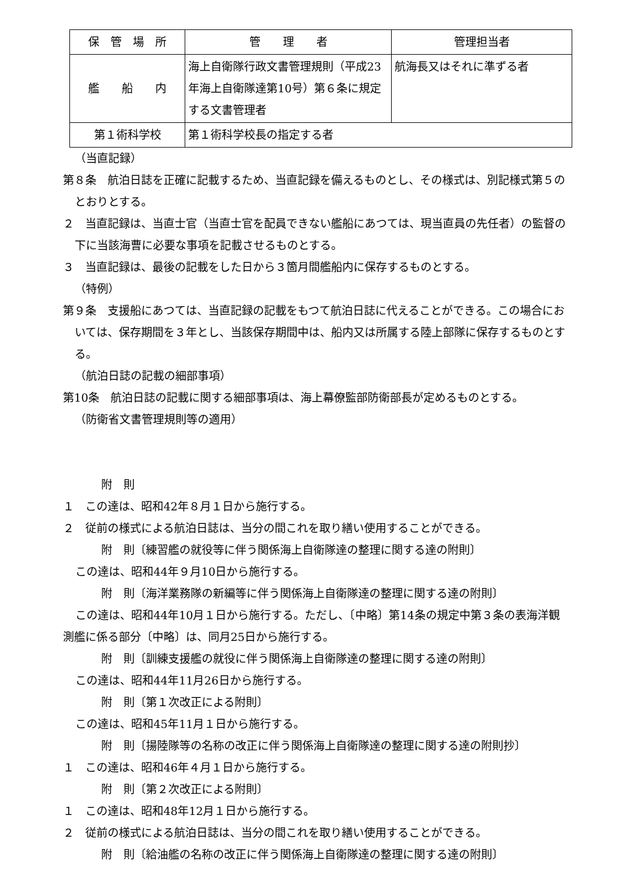| 保 管 場 所 | 管 理 者 | 管理担当者 |
| 艦 船 内 | 海上自衛隊行政文書管理規則（平成23年海上自衛隊達第10号）第６条に規定する文書管理者 | 航海長又はそれに準ずる者 |
| 第１術科学校 | 第１術科学校長の指定する者 | |
（当直記録）
第８条　航泊日誌を正確に記載するため、当直記録を備えるものとし、その様式は、別記様式第５のとおりとする。
２　当直記録は、当直士官（当直士官を配員できない艦船にあつては、現当直員の先任者）の監督の下に当該海曹に必要な事項を記載させるものとする。
３　当直記録は、最後の記載をした日から３箇月間艦船内に保存するものとする。
（特例）
第９条　支援船にあつては、当直記録の記載をもつて航泊日誌に代えることができる。この場合においては、保存期間を３年とし、当該保存期間中は、船内又は所属する陸上部隊に保存するものとする。
（航泊日誌の記載の細部事項）
第10条　航泊日誌の記載に関する細部事項は、海上幕僚監部防衛部長が定めるものとする。
（防衛省文書管理規則等の適用）
附　則
１　この達は、昭和42年８月１日から施行する。
２　従前の様式による航泊日誌は、当分の間これを取り繕い使用することができる。
附　則〔練習艦の就役等に伴う関係海上自衛隊達の整理に関する達の附則〕
この達は、昭和44年９月10日から施行する。
附　則〔海洋業務隊の新編等に伴う関係海上自衛隊達の整理に関する達の附則〕
この達は、昭和44年10月１日から施行する。ただし、〔中略〕第14条の規定中第３条の表海洋観測艦に係る部分〔中略〕は、同月25日から施行する。
附　則〔訓練支援艦の就役に伴う関係海上自衛隊達の整理に関する達の附則〕
この達は、昭和44年11月26日から施行する。
附　則〔第１次改正による附則〕
この達は、昭和45年11月１日から施行する。
附　則〔揚陸隊等の名称の改正に伴う関係海上自衛隊達の整理に関する達の附則抄〕
１　この達は、昭和46年４月１日から施行する。
附　則〔第２次改正による附則〕
１　この達は、昭和48年12月１日から施行する。
２　従前の様式による航泊日誌は、当分の間これを取り繕い使用することができる。
附　則〔給油艦の名称の改正に伴う関係海上自衛隊達の整理に関する達の附則〕